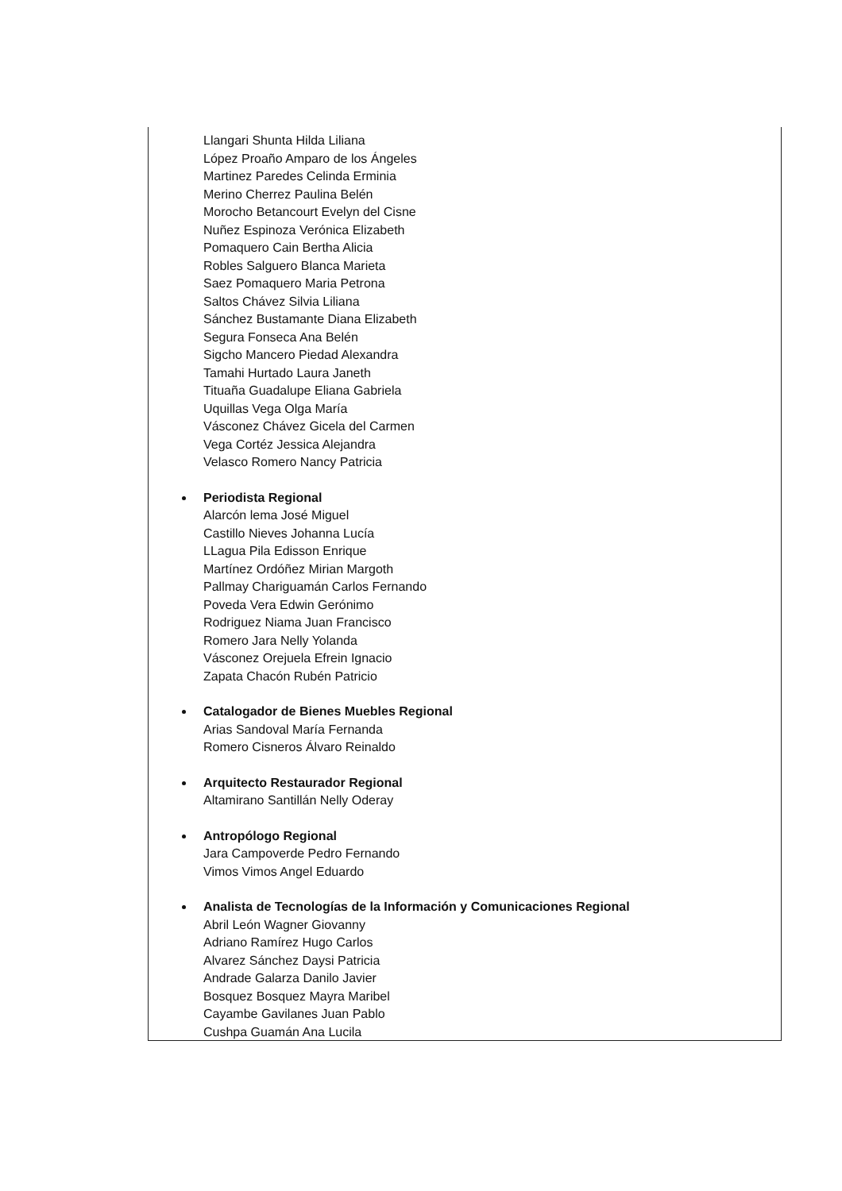Llangari Shunta Hilda Liliana
López Proaño Amparo de los Ángeles
Martinez Paredes Celinda Erminia
Merino Cherrez Paulina Belén
Morocho Betancourt Evelyn del Cisne
Nuñez Espinoza Verónica Elizabeth
Pomaquero Cain Bertha Alicia
Robles Salguero Blanca Marieta
Saez Pomaquero Maria Petrona
Saltos Chávez Silvia Liliana
Sánchez Bustamante Diana Elizabeth
Segura Fonseca Ana Belén
Sigcho Mancero Piedad Alexandra
Tamahi Hurtado Laura Janeth
Tituaña Guadalupe Eliana Gabriela
Uquillas Vega Olga María
Vásconez Chávez Gicela del Carmen
Vega Cortéz Jessica Alejandra
Velasco Romero Nancy Patricia
Periodista Regional
Alarcón lema José Miguel
Castillo Nieves Johanna Lucía
LLagua Pila Edisson Enrique
Martínez Ordóñez Mirian Margoth
Pallmay Chariguamán Carlos Fernando
Poveda Vera Edwin Gerónimo
Rodriguez Niama Juan Francisco
Romero Jara Nelly Yolanda
Vásconez Orejuela Efrein Ignacio
Zapata Chacón Rubén Patricio
Catalogador de Bienes Muebles Regional
Arias Sandoval María Fernanda
Romero Cisneros Álvaro Reinaldo
Arquitecto Restaurador Regional
Altamirano Santillán Nelly Oderay
Antropólogo Regional
Jara Campoverde Pedro Fernando
Vimos Vimos Angel Eduardo
Analista de Tecnologías de la Información y Comunicaciones Regional
Abril León Wagner Giovanny
Adriano Ramírez Hugo Carlos
Alvarez Sánchez Daysi Patricia
Andrade Galarza Danilo Javier
Bosquez Bosquez Mayra Maribel
Cayambe Gavilanes Juan Pablo
Cushpa Guamán Ana Lucila